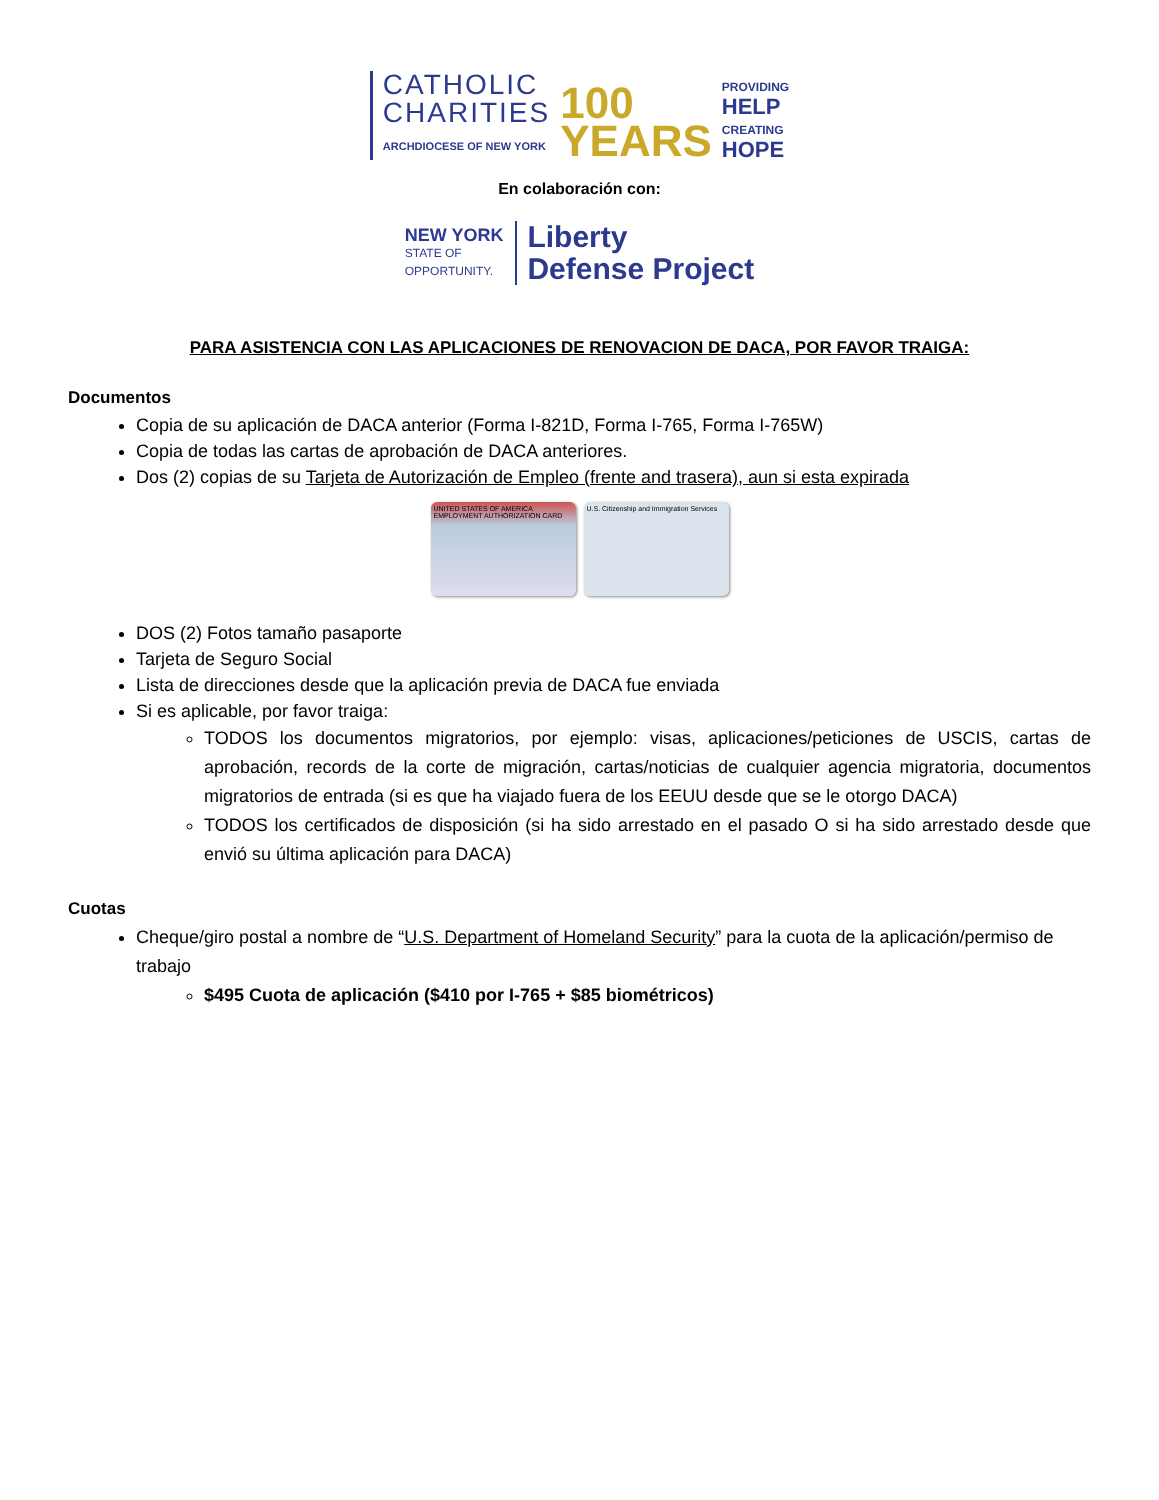CATHOLIC
CHARITIES
ARCHDIOCESE OF NEW YORK
100
YEARS
PROVIDING
HELP
CREATING
HOPE
En colaboración con:
NEW YORK
STATE OF
OPPORTUNITY.
Liberty
Defense Project
PARA ASISTENCIA CON LAS APLICACIONES DE RENOVACION DE DACA, POR FAVOR TRAIGA:
Documentos
Copia de su aplicación de DACA anterior (Forma I-821D, Forma I-765, Forma I-765W)
Copia de todas las cartas de aprobación de DACA anteriores.
Dos (2) copias de su Tarjeta de Autorización de Empleo (frente and trasera), aun si esta expirada
UNITED STATES OF AMERICA EMPLOYMENT AUTHORIZATION CARD
U.S. Citizenship and Immigration Services
DOS (2) Fotos tamaño pasaporte
Tarjeta de Seguro Social
Lista de direcciones desde que la aplicación previa de DACA fue enviada
Si es aplicable, por favor traiga:
TODOS los documentos migratorios, por ejemplo: visas, aplicaciones/peticiones de USCIS, cartas de aprobación, records de la corte de migración, cartas/noticias de cualquier agencia migratoria, documentos migratorios de entrada (si es que ha viajado fuera de los EEUU desde que se le otorgo DACA)
TODOS los certificados de disposición (si ha sido arrestado en el pasado O si ha sido arrestado desde que envió su última aplicación para DACA)
Cuotas
Cheque/giro postal a nombre de “U.S. Department of Homeland Security” para la cuota de la aplicación/permiso de trabajo
$495 Cuota de aplicación ($410 por I-765 + $85 biométricos)